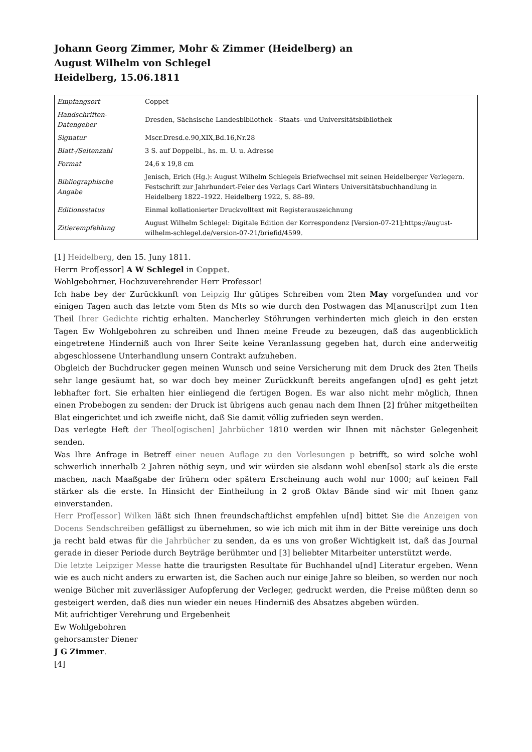Johann Georg Zimmer, Mohr & Zimmer (Heidelberg) an
August Wilhelm von Schlegel
Heidelberg, 15.06.1811
| Empfangsort | Coppet |
| Handschriften-Datengeber | Dresden, Sächsische Landesbibliothek - Staats- und Universitätsbibliothek |
| Signatur | Mscr.Dresd.e.90,XIX,Bd.16,Nr.28 |
| Blatt-/Seitenzahl | 3 S. auf Doppelbl., hs. m. U. u. Adresse |
| Format | 24,6 x 19,8 cm |
| Bibliographische Angabe | Jenisch, Erich (Hg.): August Wilhelm Schlegels Briefwechsel mit seinen Heidelberger Verlegern. Festschrift zur Jahrhundert-Feier des Verlags Carl Winters Universitätsbuchhandlung in Heidelberg 1822–1922. Heidelberg 1922, S. 88–89. |
| Editionsstatus | Einmal kollationierter Druckvolltext mit Registerauszeichnung |
| Zitierempfehlung | August Wilhelm Schlegel: Digitale Edition der Korrespondenz [Version-07-21];https://august-wilhelm-schlegel.de/version-07-21/briefid/4599. |
[1] Heidelberg, den 15. Juny 1811.
Herrn Prof[essor] A W Schlegel in Coppet.
Wohlgebohrner, Hochzuverehrender Herr Professor!
Ich habe bey der Zurückkunft von Leipzig Ihr gütiges Schreiben vom 2ten May vorgefunden und vor einigen Tagen auch das letzte vom 5ten ds Mts so wie durch den Postwagen das M[anuscri]pt zum 1ten Theil Ihrer Gedichte richtig erhalten. Mancherley Stöhrungen verhinderten mich gleich in den ersten Tagen Ew Wohlgebohren zu schreiben und Ihnen meine Freude zu bezeugen, daß das augenblicklich eingetretene Hinderniß auch von Ihrer Seite keine Veranlassung gegeben hat, durch eine anderweitig abgeschlossene Unterhandlung unsern Contrakt aufzuheben.
Obgleich der Buchdrucker gegen meinen Wunsch und seine Versicherung mit dem Druck des 2ten Theils sehr lange gesäumt hat, so war doch bey meiner Zurückkunft bereits angefangen u[nd] es geht jetzt lebhafter fort. Sie erhalten hier einliegend die fertigen Bogen. Es war also nicht mehr möglich, Ihnen einen Probebogen zu senden: der Druck ist übrigens auch genau nach dem Ihnen [2] früher mitgetheilten Blat eingerichtet und ich zweifle nicht, daß Sie damit völlig zufrieden seyn werden.
Das verlegte Heft der Theol[ogischen] Jahrbücher 1810 werden wir Ihnen mit nächster Gelegenheit senden.
Was Ihre Anfrage in Betreff einer neuen Auflage zu den Vorlesungen p betrifft, so wird solche wohl schwerlich innerhalb 2 Jahren nöthig seyn, und wir würden sie alsdann wohl eben[so] stark als die erste machen, nach Maaßgabe der frühern oder spätern Erscheinung auch wohl nur 1000; auf keinen Fall stärker als die erste. In Hinsicht der Eintheilung in 2 groß Oktav Bände sind wir mit Ihnen ganz einverstanden.
Herr Prof[essor] Wilken läßt sich Ihnen freundschaftlichst empfehlen u[nd] bittet Sie die Anzeigen von Docens Sendschreiben gefälligst zu übernehmen, so wie ich mich mit ihm in der Bitte vereinige uns doch ja recht bald etwas für die Jahrbücher zu senden, da es uns von großer Wichtigkeit ist, daß das Journal gerade in dieser Periode durch Beyträge berühmter und [3] beliebter Mitarbeiter unterstützt werde.
Die letzte Leipziger Messe hatte die traurigsten Resultate für Buchhandel u[nd] Literatur ergeben. Wenn wie es auch nicht anders zu erwarten ist, die Sachen auch nur einige Jahre so bleiben, so werden nur noch wenige Bücher mit zuverlässiger Aufopferung der Verleger, gedruckt werden, die Preise müßten denn so gesteigert werden, daß dies nun wieder ein neues Hinderniß des Absatzes abgeben würden.
Mit aufrichtiger Verehrung und Ergebenheit
Ew Wohlgebohren
gehorsamster Diener
J G Zimmer.
[4]